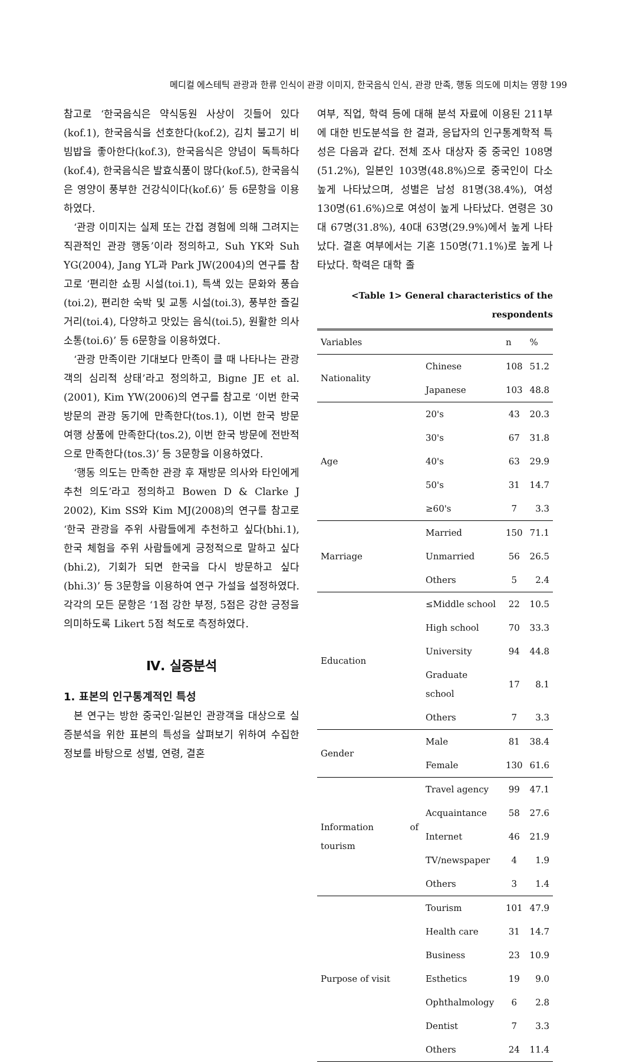메디컬 에스테틱 관광과 한류 인식이 관광 이미지, 한국음식 인식, 관광 만족, 행동 의도에 미치는 영향 199
참고로 ‘한국음식은 약식동원 사상이 깃들어 있다(kof.1), 한국음식을 선호한다(kof.2), 김치 불고기 비빔밥을 좋아한다(kof.3), 한국음식은 양념이 독특하다(kof.4), 한국음식은 발효식품이 많다(kof.5), 한국음식은 영양이 풍부한 건강식이다(kof.6)’ 등 6문항을 이용하였다.
‘관광 이미지는 실제 또는 간접 경험에 의해 그려지는 직관적인 관광 행동’이라 정의하고, Suh YK와 Suh YG(2004), Jang YL과 Park JW(2004)의 연구를 참고로 ‘편리한 쇼핑 시설(toi.1), 특색 있는 문화와 풍습(toi.2), 편리한 숙박 및 교통 시설(toi.3), 풍부한 즐길 거리(toi.4), 다양하고 맛있는 음식(toi.5), 원활한 의사소통(toi.6)’ 등 6문항을 이용하였다.
‘관광 만족이란 기대보다 만족이 클 때 나타나는 관광객의 심리적 상태’라고 정의하고, Bigne JE et al.(2001), Kim YW(2006)의 연구를 참고로 ‘이번 한국 방문의 관광 동기에 만족한다(tos.1), 이번 한국 방문 여행 상품에 만족한다(tos.2), 이번 한국 방문에 전반적으로 만족한다(tos.3)’ 등 3문항을 이용하였다.
‘행동 의도는 만족한 관광 후 재방문 의사와 타인에게 추천 의도’라고 정의하고 Bowen D & Clarke J 2002), Kim SS와 Kim MJ(2008)의 연구를 참고로 ‘한국 관광을 주위 사람들에게 추천하고 싶다(bhi.1), 한국 체험을 주위 사람들에게 긍정적으로 말하고 싶다(bhi.2), 기회가 되면 한국을 다시 방문하고 싶다(bhi.3)’ 등 3문항을 이용하여 연구 가설을 설정하였다. 각각의 모든 문항은 ‘1점 강한 부정, 5점은 강한 긍정을 의미하도록 Likert 5점 척도로 측정하였다.
Ⅳ. 실증분석
1. 표본의 인구통계적인 특성
본 연구는 방한 중국인·일본인 관광객을 대상으로 실증분석을 위한 표본의 특성을 살펴보기 위하여 수집한 정보를 바탕으로 성별, 연령, 결혼
여부, 직업, 학력 등에 대해 분석 자료에 이용된 211부에 대한 빈도분석을 한 결과, 응답자의 인구통계학적 특성은 다음과 같다. 전체 조사 대상자 중 중국인 108명(51.2%), 일본인 103명(48.8%)으로 중국인이 다소 높게 나타났으며, 성별은 남성 81명(38.4%), 여성 130명(61.6%)으로 여성이 높게 나타났다. 연령은 30대 67명(31.8%), 40대 63명(29.9%)에서 높게 나타났다. 결혼 여부에서는 기혼 150명(71.1%)로 높게 나타났다. 학력은 대학 졸
<Table 1> General characteristics of the respondents
| Variables | | n | % |
| --- | --- | --- | --- |
| Nationality | Chinese | 108 | 51.2 |
| | Japanese | 103 | 48.8 |
| Age | 20's | 43 | 20.3 |
| | 30's | 67 | 31.8 |
| | 40's | 63 | 29.9 |
| | 50's | 31 | 14.7 |
| | ≥60's | 7 | 3.3 |
| Marriage | Married | 150 | 71.1 |
| | Unmarried | 56 | 26.5 |
| | Others | 5 | 2.4 |
| Education | ≤Middle school | 22 | 10.5 |
| | High school | 70 | 33.3 |
| | University | 94 | 44.8 |
| | Graduate school | 17 | 8.1 |
| | Others | 7 | 3.3 |
| Gender | Male | 81 | 38.4 |
| | Female | 130 | 61.6 |
| Information of tourism | Travel agency | 99 | 47.1 |
| | Acquaintance | 58 | 27.6 |
| | Internet | 46 | 21.9 |
| | TV/newspaper | 4 | 1.9 |
| | Others | 3 | 1.4 |
| Purpose of visit | Tourism | 101 | 47.9 |
| | Health care | 31 | 14.7 |
| | Business | 23 | 10.9 |
| | Esthetics | 19 | 9.0 |
| | Ophthalmology | 6 | 2.8 |
| | Dentist | 7 | 3.3 |
| | Others | 24 | 11.4 |